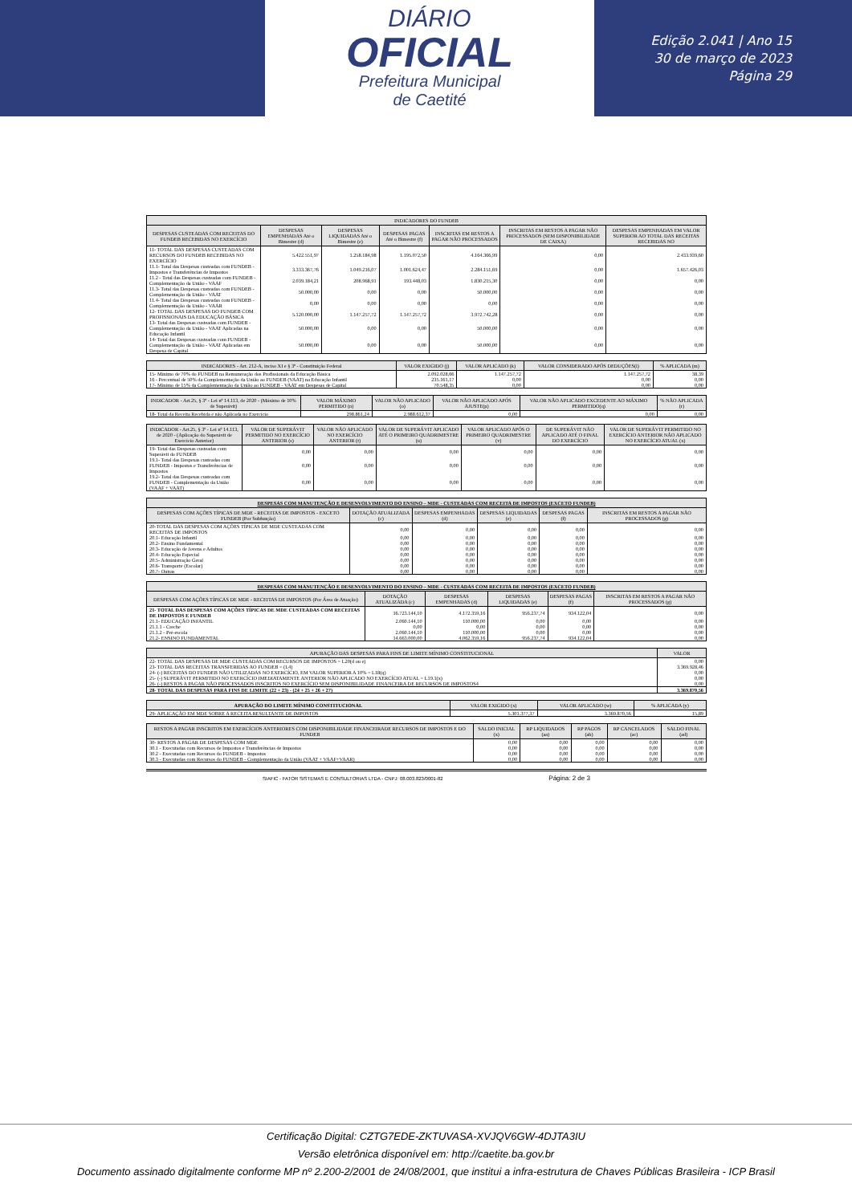DIÁRIO
OFICIAL
Prefeitura Municipal
de Caetité
Edição 2.041 | Ano 15
30 de março de 2023
Página 29
| INDICADORES DO FUNDEB | | | | | | |
| --- | --- | --- | --- | --- | --- | --- |
| DESPESAS CUSTEADAS COM RECEITAS DO FUNDEB RECEBIDAS NO EXERCÍCIO | DESPESAS EMPENHADAS Até o Bimestre (d) | DESPESAS LIQUIDADAS Até o Bimestre (e) | DESPESAS PAGAS Até o Bimestre (f) | INSCRITAS EM RESTOS A PAGAR NÃO PROCESSADOS | INSCRITAS EM RESTOS A PAGAR NÃO PROCESSADOS (SEM DISPONIBILIDADE DE CAIXA) | DESPESAS EMPENHADAS EM VALOR SUPERIOR AO TOTAL DAS RECEITAS RECEBIDAS NO |
| 11- TOTAL DAS DESPESAS CUSTEADAS COM RECURSOS DO FUNDEB RECEBIDAS NO EXERCÍCIO | 5.422.551,97 | 1.258.184,98 | 1.195.072,50 | 4.164.366,99 | 0,00 | 2.433.939,60 |
| 11.1- Total das Despesas custeadas com FUNDEB - Impostos e Transferências de Impostos | 3.333.367,76 | 1.049.216,07 | 1.001.624,47 | 2.284.151,69 | 0,00 | 1.657.426,03 |
| 11.2 - Total das Despesas custeadas com FUNDEB - Complementação da União - VAAF | 2.039.184,21 | 208.968,91 | 193.448,03 | 1.830.215,30 | 0,00 | 0,00 |
| 11.3- Total das Despesas custeadas com FUNDEB - Complementação da União - VAAT | 50.000,00 | 0,00 | 0,00 | 50.000,00 | 0,00 | 0,00 |
| 11.4- Total das Despesas custeadas com FUNDEB - Complementação da União - VAAR | 0,00 | 0,00 | 0,00 | 0,00 | 0,00 | 0,00 |
| 12- TOTAL DAS DESPESAS DO FUNDEB COM PROFISSIONAIS DA EDUCAÇÃO BÁSICA | 5.120.000,00 | 1.147.257,72 | 1.147.257,72 | 3.972.742,28 | 0,00 | 0,00 |
| 13- Total das Despesas custeadas com FUNDEB - Complementação da União - VAAT Aplicadas na Educação Infantil | 50.000,00 | 0,00 | 0,00 | 50.000,00 | 0,00 | 0,00 |
| 14- Total das Despesas custeadas com FUNDEB - Complementação da União - VAAT Aplicadas em Despesa de Capital | 50.000,00 | 0,00 | 0,00 | 50.000,00 | 0,00 | 0,00 |
| INDICADORES - Art. 212-A, inciso XI e § 3º - Constituição Federal | VALOR EXIGIDO (j) | VALOR APLICADO (k) | VALOR CONSIDERADO APÓS DEDUÇÕES(l) | % APLICADA (m) |
| --- | --- | --- | --- | --- |
| 15- Mínimo de 70% do FUNDEB na Remuneração dos Profissionais da Educação Básica | 2.092.028,66 | 1.147.257,72 | 1.147.257,72 | 38,39 |
| 16 - Percentual de 50% da Complementação da União ao FUNDEB (VAAT) na Educação Infantil | 235.161,17 | 0,00 | 0,00 | 0,00 |
| 17- Mínimo de 15% da Complementação da União ao FUNDEB - VAAT em Despesas de Capital | 70.548,35 | 0,00 | 0,00 | 0,00 |
| INDICADOR - Art.25, § 3º - Lei nº 14.113, de 2020 - (Máximo de 10% de Superávit) | VALOR MÁXIMO PERMITIDO (n) | VALOR NÃO APLICADO (o) | VALOR NÃO APLICADO APÓS AJUSTE(p) | VALOR NÃO APLICADO EXCEDENTE AO MÁXIMO PERMITIDO(q) | % NÃO APLICADA (r) |
| --- | --- | --- | --- | --- | --- |
| 18- Total da Receita Recebida e não Aplicada no Exercício | 298.861,24 | 2.988.612,37 | 0,00 | 0,00 | 0,00 |
| INDICADOR - Art.25, § 3º - Lei nº 14.113, de 2020 - (Aplicação do Superávit de Exercício Anterior) | VALOR DE SUPERÁVIT PERMITIDO NO EXERCÍCIO ANTERIOR (s) | VALOR NÃO APLICADO NO EXERCÍCIO ANTERIOR (t) | VALOR DE SUPERÁVIT APLICADO ATÉ O PRIMEIRO QUADRIMESTRE (u) | VALOR APLICADO APÓS O PRIMEIRO QUADRIMESTRE (v) | DE SUPERÁVIT NÃO APLICADO ATÉ O FINAL DO EXERCÍCIO | VALOR DE SUPERÁVIT PERMITIDO NO EXERCÍCIO ANTERIOR NÃO APLICADO NO EXERCÍCIO ATUAL (x) |
| --- | --- | --- | --- | --- | --- | --- |
| 19- Total das Despesas custeadas com Superávit do FUNDEB | 0,00 | 0,00 | 0,00 | 0,00 | 0,00 | 0,00 |
| 19.1- Total das Despesas custeadas com FUNDEB - Impostos e Transferências de Impostos | 0,00 | 0,00 | 0,00 | 0,00 | 0,00 | 0,00 |
| 19.2- Total das Despesas custeadas com FUNDEB - Complementação da União (VAAF + VAAT) | 0,00 | 0,00 | 0,00 | 0,00 | 0,00 | 0,00 |
| DESPESAS COM MANUTENÇÃO E DESENVOLVIMENTO DO ENSINO – MDE - CUSTEADAS COM RECEITA DE IMPOSTOS (EXCETO FUNDEB) | | | | | |
| --- | --- | --- | --- | --- | --- |
| DESPESAS COM AÇÕES TÍPICAS DE MDE - RECEITAS DE IMPOSTOS - EXCETO FUNDEB (Por Subfunção) | DOTAÇÃO ATUALIZADA (c) | DESPESAS EMPENHADAS (d) | DESPESAS LIQUIDADAS (e) | DESPESAS PAGAS (f) | INSCRITAS EM RESTOS A PAGAR NÃO PROCESSADOS (g) |
| 20-TOTAL DAS DESPESAS COM AÇÕES TÍPICAS DE MDE CUSTEADAS COM RECEITAS DE IMPOSTOS | 0,00 | 0,00 | 0,00 | 0,00 | 0,00 |
| 20.1- Educação Infantil | 0,00 | 0,00 | 0,00 | 0,00 | 0,00 |
| 20.2- Ensino Fundamental | 0,00 | 0,00 | 0,00 | 0,00 | 0,00 |
| 20.3- Educação de Jovens e Adultos | 0,00 | 0,00 | 0,00 | 0,00 | 0,00 |
| 20.4- Educação Especial | 0,00 | 0,00 | 0,00 | 0,00 | 0,00 |
| 20.5- Administração Geral | 0,00 | 0,00 | 0,00 | 0,00 | 0,00 |
| 20.6- Transporte (Escolar) | 0,00 | 0,00 | 0,00 | 0,00 | 0,00 |
| 20.7- Outras | 0,00 | 0,00 | 0,00 | 0,00 | 0,00 |
| DESPESAS COM MANUTENÇÃO E DESENVOLVIMENTO DO ENSINO – MDE - CUSTEADAS COM RECEITA DE IMPOSTOS (EXCETO FUNDEB) | | | | | |
| --- | --- | --- | --- | --- | --- |
| DESPESAS COM AÇÕES TÍPICAS DE MDE - RECEITAS DE IMPOSTOS (Por Área de Atuação) | DOTAÇÃO ATUALIZADA (c) | DESPESAS EMPENHADAS (d) | DESPESAS LIQUIDADAS (e) | DESPESAS PAGAS (f) | INSCRITAS EM RESTOS A PAGAR NÃO PROCESSADOS (g) |
| 21- TOTAL DAS DESPESAS COM AÇÕES TÍPICAS DE MDE CUSTEADAS COM RECEITAS DE IMPOSTOS E FUNDEB | 16.723.144,10 | 4.172.359,16 | 956.237,74 | 934.122,04 | 0,00 |
| 21.1- EDUCAÇÃO INFANTIL | 2.060.144,10 | 110.000,00 | 0,00 | 0,00 | 0,00 |
| 21.1.1 - Creche | 0,00 | 0,00 | 0,00 | 0,00 | 0,00 |
| 21.1.2 - Pré-escola | 2.060.144,10 | 110.000,00 | 0,00 | 0,00 | 0,00 |
| 21.2- ENSINO FUNDAMENTAL | 14.663.000,00 | 4.062.359,16 | 956.237,74 | 934.122,04 | 0,00 |
| APURAÇÃO DAS DESPESAS PARA FINS DE LIMITE MÍNIMO CONSTITUCIONAL | VALOR |
| --- | --- |
| 22- TOTAL DAS DESPESAS DE MDE CUSTEADAS COM RECURSOS DE IMPOSTOS = L20(d ou e) | 0,00 |
| 23- TOTAL DAS RECEITAS TRANSFERIDAS AO FUNDEB = (L4) | 3.369.928,46 |
| 24- (-) RECEITAS DO FUNDEB NÃO UTILIZADAS NO EXERCÍCIO, EM VALOR SUPERIOR A 10% = L18(q) | 0,00 |
| 25- (-) SUPERÁVIT PERMITIDO NO EXERCÍCIO IMEDIATAMENTE ANTERIOR NÃO APLICADO NO EXERCÍCIO ATUAL = L19.1(x) | 0,00 |
| 26- (-) RESTOS A PAGAR NÃO PROCESSADOS INSCRITOS NO EXERCÍCIO SEM DISPONIBILIDADE FINANCEIRA DE RECURSOS DE IMPOSTOS4 | 0,00 |
| 28- TOTAL DAS DESPESAS PARA FINS DE LIMITE (22 + 23) - (24 + 25 + 26 + 27) | 3.369.870,56 |
| APURAÇÃO DO LIMITE MÍNIMO CONSTITUCIONAL | VALOR EXIGIDO (x) | VALOR APLICADO (w) | % APLICADA (y) |
| --- | --- | --- | --- |
| 29- APLICAÇÃO EM MDE SOBRE A RECEITA RESULTANTE DE IMPOSTOS | 5.301.377,37 | 3.369.870,56 | 15,89 |
| RESTOS A PAGAR INSCRITOS EM EXERCÍCIOS ANTERIORES COM DISPONIBILIDADE FINANCEIRADE RECURSOS DE IMPOSTOS E DO FUNDEB | SALDO INICIAL (x) | RP LIQUIDADOS (aa) | RP PAGOS (ab) | RP CANCELADOS (ac) | SALDO FINAL (ad) |
| --- | --- | --- | --- | --- | --- |
| 30- RESTOS A PAGAR DE DESPESAS COM MDE | 0,00 | 0,00 | 0,00 | 0,00 | 0,00 |
| 30.1 - Executadas com Recursos de Impostos e Transferências de Impostos | 0,00 | 0,00 | 0,00 | 0,00 | 0,00 |
| 30.2 - Executadas com Recursos do FUNDEB - Impostos | 0,00 | 0,00 | 0,00 | 0,00 | 0,00 |
| 30.3 - Executadas com Recursos do FUNDEB - Complementação da União (VAAT + VAAF+VAAR) | 0,00 | 0,00 | 0,00 | 0,00 | 0,00 |
SIAFIC - FATOR SISTEMAS E CONSULTORIAS LTDA - CNPJ: 08.003.823/0001-82 Página: 2 de 3
Certificação Digital: CZTG7EDE-ZKTUVASA-XVJQV6GW-4DJTA3IU
Versão eletrônica disponível em: http://caetite.ba.gov.br
Documento assinado digitalmente conforme MP nº 2.200-2/2001 de 24/08/2001, que institui a infra-estrutura de Chaves Públicas Brasileira - ICP Brasil